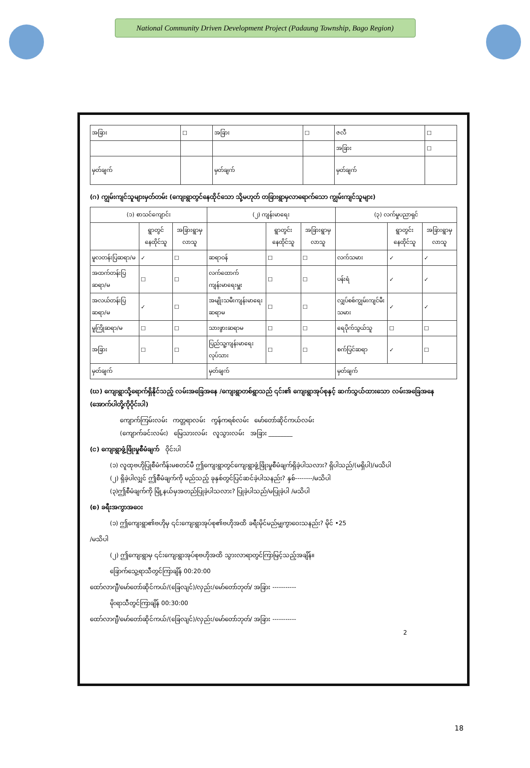National Community Driven Development Project (Padaung Township, Bago Region)
| အခြား | ☐ | အခြား | ☐ | ဇလီ | ☐ |
| | | | | အခြား | ☐ |
| မှတ်ချက် | | မှတ်ချက် | | မှတ်ချက် | |
(ဂ) ကျွမ်းကျင်သူများမှတ်တမ်း (ကျေးရွာတွင်နေထိုင်သော သို့မဟုတ် တခြားရွာမှလာရောက်သော ကျွမ်းကျင်သူများ)
| (၁) စာသင်ကျောင်း | | | (၂) ကျန်းမာရေး | | | (၃) လက်မှုပညာရှင် | | |
| --- | --- | --- | --- | --- | --- | --- | --- | --- |
| | ရွာတွင်နေထိုင်သူ | အခြားရွာမှလာသူ | | ရွာတွင်းနေထိုင်သူ | အခြားရွာမှလာသူ | | ရွာတွင်းနေထိုင်သူ | အခြားရွာမှလာသူ |
| မူလတန်းပြဆရာ/မ | ✓ | ☐ | ဆရာဝန် | ☐ | ☐ | လက်သမား | ✓ | ✓ |
| အထက်တန်းပြဆရာ/မ | ☐ | ☐ | လက်ထောက်ကျန်းမာရေးမှူး | ☐ | ☐ | ပန်းရံ | ✓ | ✓ |
| အလယ်တန်းပြဆရာ/မ | ✓ | ☐ | အမျိုးသမီးကျန်းမာရေးဆရာမ | ☐ | ☐ | လျှပ်စစ်ကျွမ်းကျင်မီးသမား | ✓ | ✓ |
| မူကြိုဆရာ/မ | ☐ | ☐ | သားဖွားဆရာမ | ☐ | ☐ | ရေပိုက်သွယ်သူ | ☐ | ☐ |
| အခြား | ☐ | ☐ | ပြည်သူ့ကျန်းမာရေးလုပ်သား | ☐ | ☐ | စက်ပြင်ဆရာ | ✓ | ☐ |
| မှတ်ချက် | | | မှတ်ချက် | | | မှတ်ချက် | | |
(ဃ) ကျေးရွာသို့ရောက်ရှိနိုင်သည့် လမ်းအခြေအနေ /ကျေးရွာတစ်ရွာသည် ၎င်း၏ ကျေးရွာအုပ်စုနှင့် ဆက်သွယ်ထားသော လမ်းအခြေအနေ (အောက်ပါတို့ကိုဝိုင်းပါ)
ကျောက်ကြမ်းလမ်း ကတ္တရာလမ်း ကွန်ကရစ်လမ်း မော်တော်ဆိုင်ကယ်လမ်း
(ကျောက်ခင်းလမ်း) မြေသားလမ်း လူသွားလမ်း အခြား ________
(င) ကျေးရွာဖွံ့ဖြိုးမှုစီမံချက် ဝိုင်းပါ
(၁) လူထုဗဟိုပြုစီမံကိန်းမစတင်မီ ဤကျေးရွာတွင်ကျေးရွာဖွံ့ဖြိုးမှုစီမံချက်ရှိခဲ့ပါသလား? ရှိပါသည်/(မရှိပါ)/မသိပါ
(၂) ရှိခဲ့ပါလျှင် ဤစီမံချက်ကို မည်သည့် ခုနှစ်တွင်ပြင်ဆင်ခဲ့ပါသနည်း? နှစ်--------/မသိပါ
(၃)ဤစီမံချက်ကို မြို့နယ်မှအတည်ပြုခဲ့ပါသလား? ပြုခဲ့ပါသည်/မပြုခဲ့ပါ /မသိပါ
(စ) ခရီးအကွာအဝေး
(၁) ဤကျေးရွာ၏ဗဟိုမှ ၎င်းကျေးရွာအုပ်စု၏ဗဟိုအထိ ခရီးမိုင်မည်မျှကွာဝေးသနည်း? မိုင် •25
/မသိပါ
(၂) ဤကျေးရွာမှ ၎င်းကျေးရွာအုပ်စုဗဟိုအထိ သွားလာရာတွင်ကြာမြင့်သည့်အချိန်။
ခြောက်သွေ့ရာသီတွင်ကြာချိန် 00:20:00
ထော်လာဂျီ/မော်တော်ဆိုင်ကယ်/(ခြေလျင်)/လှည်း/မော်တော်ဘုတ်/ အခြား -----------
မိုးရာသီတွင်ကြာချိန် 00:30:00
ထော်လာဂျီ/မော်တော်ဆိုင်ကယ်/(ခြေလျင်)/လှည်း/မော်တော်ဘုတ်/ အခြား -----------
2
18